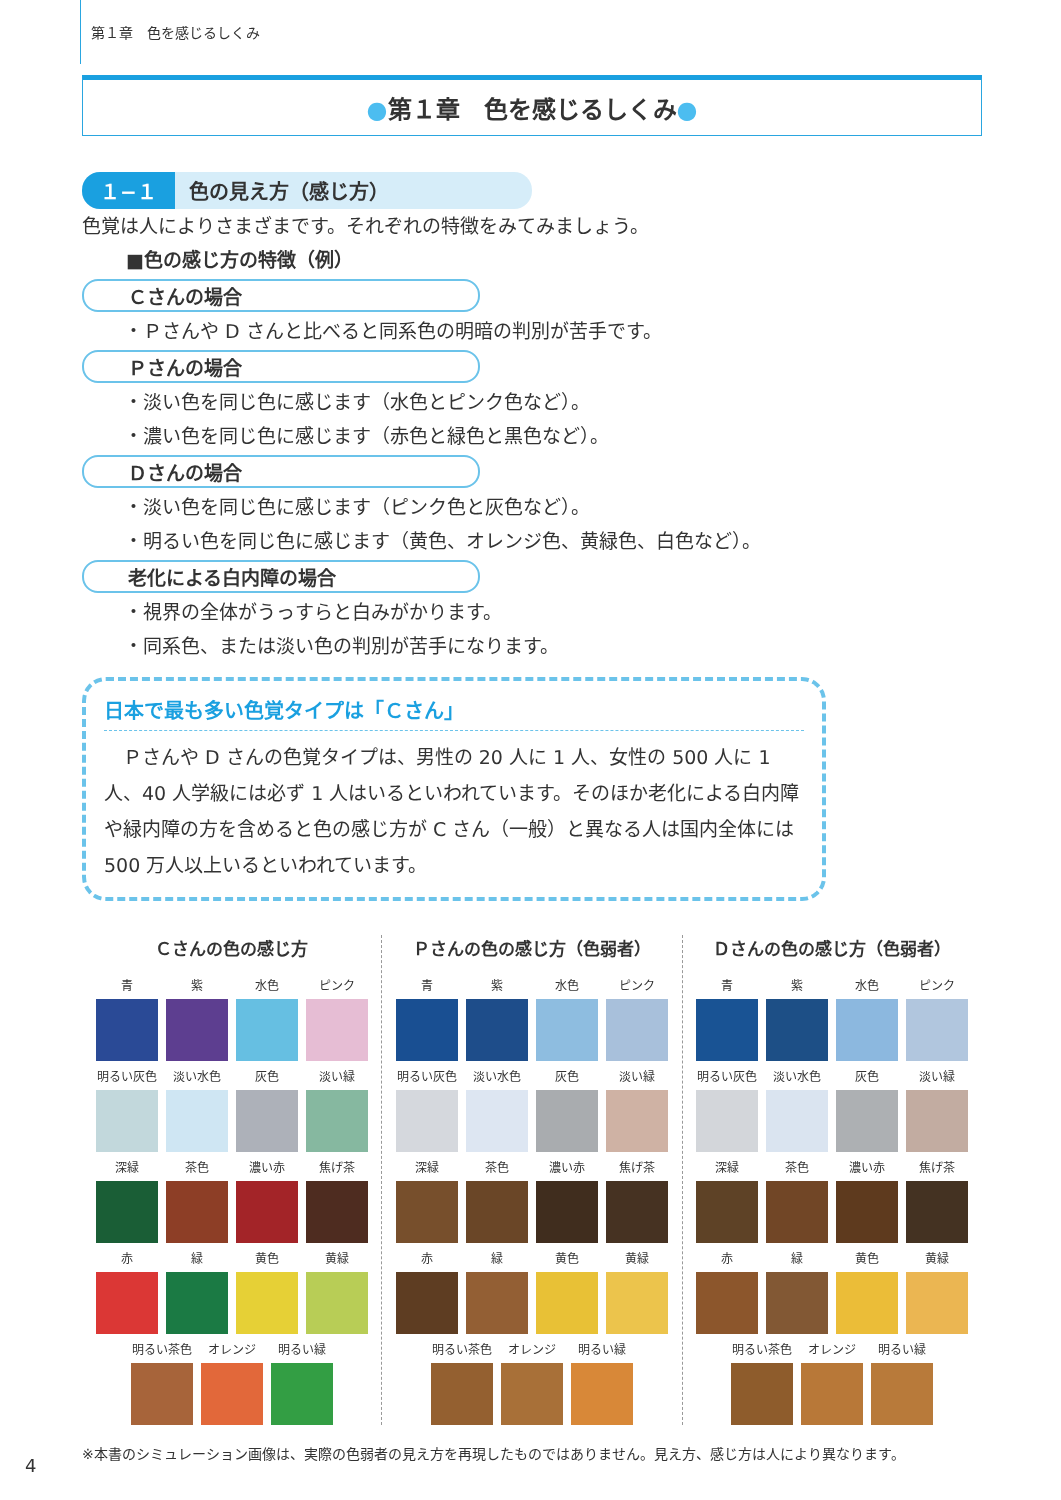第１章　色を感じるしくみ
●第１章　色を感じるしくみ●
１−１ 色の見え方（感じ方）
色覚は人によりさまざまです。それぞれの特徴をみてみましょう。
■色の感じ方の特徴（例）
Ｃさんの場合
・Ｐさんや D さんと比べると同系色の明暗の判別が苦手です。
Ｐさんの場合
・淡い色を同じ色に感じます（水色とピンク色など）。
・濃い色を同じ色に感じます（赤色と緑色と黒色など）。
Ｄさんの場合
・淡い色を同じ色に感じます（ピンク色と灰色など）。
・明るい色を同じ色に感じます（黄色、オレンジ色、黄緑色、白色など）。
老化による白内障の場合
・視界の全体がうっすらと白みがかります。
・同系色、または淡い色の判別が苦手になります。
日本で最も多い色覚タイプは「Ｃさん」
　Ｐさんや D さんの色覚タイプは、男性の 20 人に 1 人、女性の 500 人に 1 人、40 人学級には必ず 1 人はいるといわれています。そのほか老化による白内障や緑内障の方を含めると色の感じ方が C さん（一般）と異なる人は国内全体には 500 万人以上いるといわれています。
Ｃさんの色の感じ方
青 紫 水色 ピンク
明るい灰色 淡い水色 灰色 淡い緑
深緑 茶色 濃い赤 焦げ茶
赤 緑 黄色 黄緑
明るい茶色 オレンジ 明るい緑
Ｐさんの色の感じ方（色弱者）
青 紫 水色 ピンク
明るい灰色 淡い水色 灰色 淡い緑
深緑 茶色 濃い赤 焦げ茶
赤 緑 黄色 黄緑
明るい茶色 オレンジ 明るい緑
Ｄさんの色の感じ方（色弱者）
青 紫 水色 ピンク
明るい灰色 淡い水色 灰色 淡い緑
深緑 茶色 濃い赤 焦げ茶
赤 緑 黄色 黄緑
明るい茶色 オレンジ 明るい緑
※本書のシミュレーション画像は、実際の色弱者の見え方を再現したものではありません。見え方、感じ方は人により異なります。
4